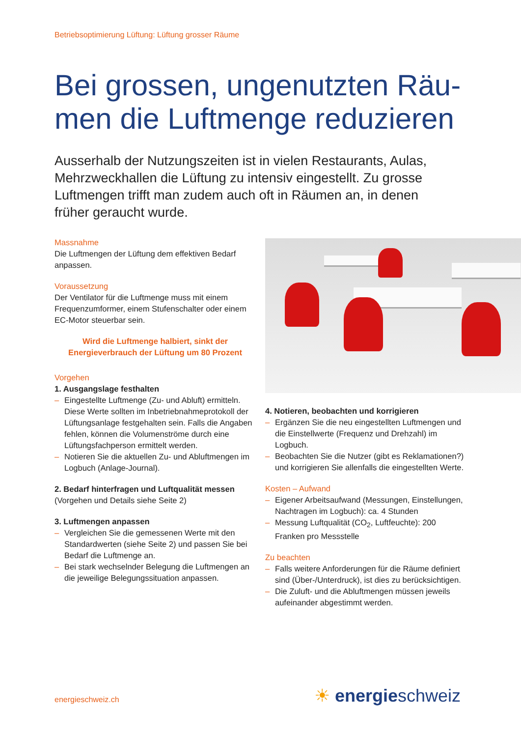Betriebsoptimierung Lüftung: Lüftung grosser Räume
Bei grossen, ungenutzten Räu­men die Luftmenge reduzieren
Ausserhalb der Nutzungszeiten ist in vielen Restaurants, Aulas, Mehrzweckhallen die Lüftung zu intensiv eingestellt. Zu grosse Luftmengen trifft man zudem auch oft in Räumen an, in denen früher geraucht wurde.
Massnahme
Die Luftmengen der Lüftung dem effektiven Bedarf anpassen.
Voraussetzung
Der Ventilator für die Luftmenge muss mit einem Frequenzumformer, einem Stufenschalter oder einem EC-Motor steuerbar sein.
Wird die Luftmenge halbiert, sinkt der Energieverbrauch der Lüftung um 80 Prozent
Vorgehen
1. Ausgangslage festhalten
– Eingestellte Luftmenge (Zu- und Abluft) ermitteln. Diese Werte sollten im Inbetriebnahmeprotokoll der Lüftungsanlage festgehalten sein. Falls die Angaben fehlen, können die Volumenströme durch eine Lüftungsfachperson ermittelt werden.
– Notieren Sie die aktuellen Zu- und Abluftmengen im Logbuch (Anlage-Journal).
2. Bedarf hinterfragen und Luftqualität messen
(Vorgehen und Details siehe Seite 2)
3. Luftmengen anpassen
– Vergleichen Sie die gemessenen Werte mit den Standardwerten (siehe Seite 2) und passen Sie bei Bedarf die Luftmenge an.
– Bei stark wechselnder Belegung die Luftmengen an die jeweilige Belegungssituation anpassen.
4. Notieren, beobachten und korrigieren
– Ergänzen Sie die neu eingestellten Luftmengen und die Einstellwerte (Frequenz und Drehzahl) im Logbuch.
– Beobachten Sie die Nutzer (gibt es Reklamatio­nen?) und korrigieren Sie allenfalls die eingestellten Werte.
Kosten – Aufwand
– Eigener Arbeitsaufwand (Messungen, Einstel­lungen, Nachtragen im Logbuch): ca. 4 Stunden
– Messung Luftqualität (CO<sub>2</sub>, Luftfeuchte): 200 Franken pro Messstelle
Zu beachten
– Falls weitere Anforderungen für die Räume definiert sind (Über-/Unterdruck), ist dies zu berücksichtigen.
– Die Zuluft- und die Abluftmengen müssen jeweils aufeinander abgestimmt werden.
energieschweiz.ch ☀ energieschweiz